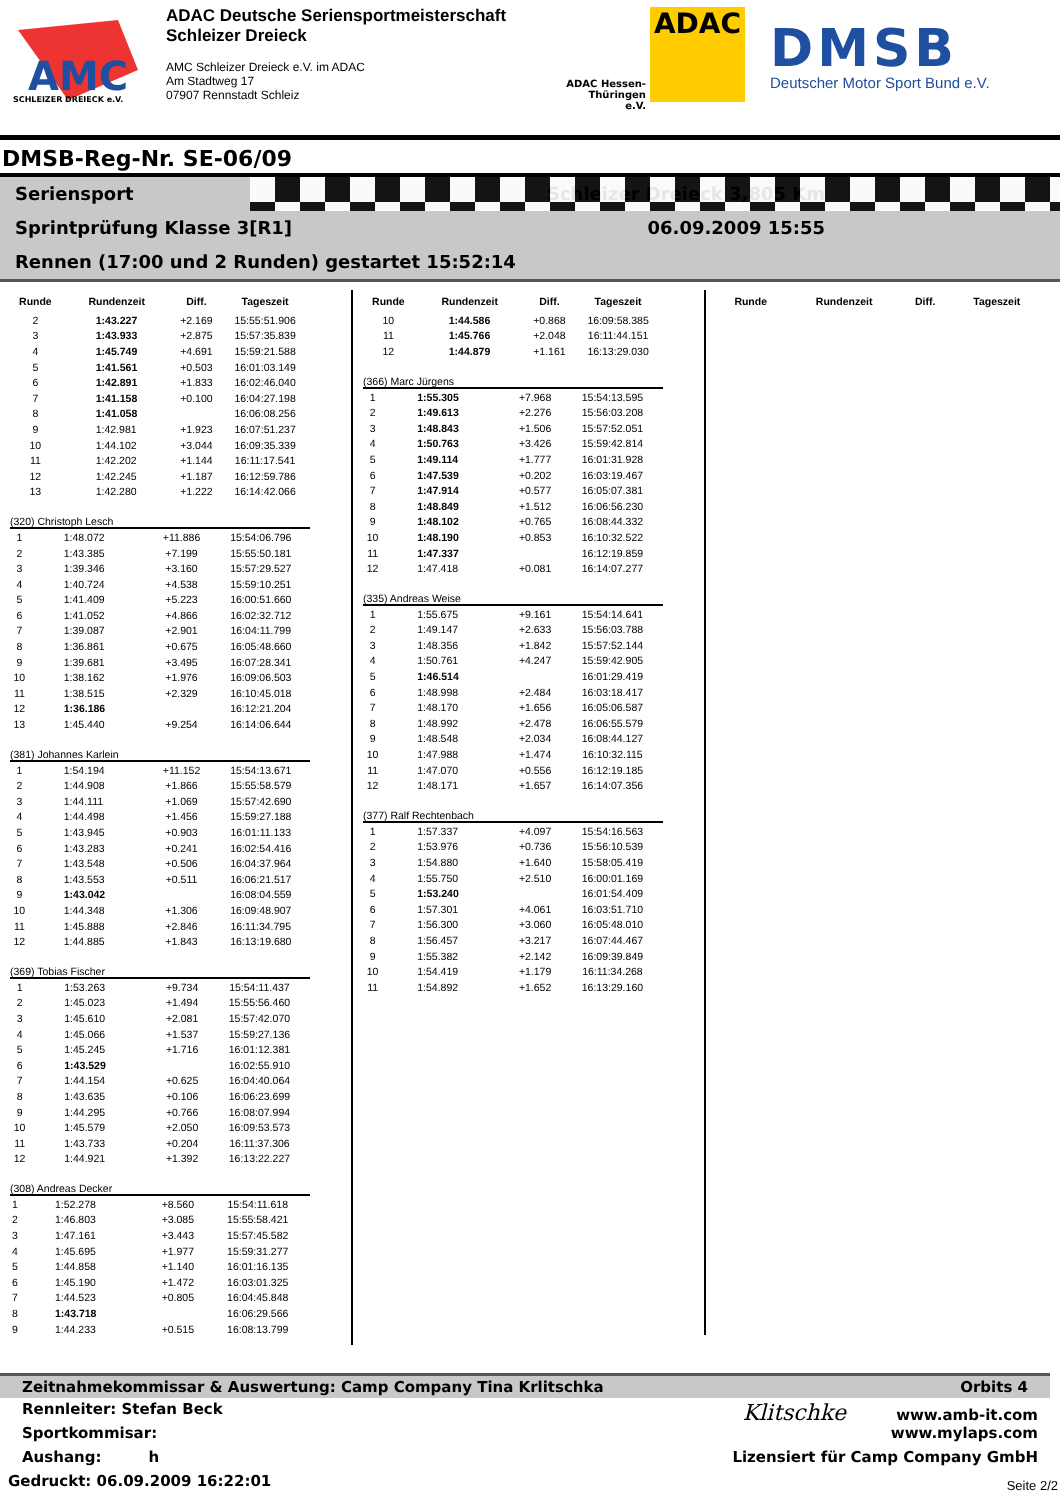AMC
SCHLEIZER DREIECK e.V.
ADAC Deutsche Seriensportmeisterschaft
Schleizer Dreieck
AMC Schleizer Dreieck e.V. im ADAC
Am Stadtweg 17
07907 Rennstadt Schleiz
ADAC Hessen-Thüringen e.V.
ADAC
DMSB
Deutscher Motor Sport Bund e.V.
DMSB-Reg-Nr. SE-06/09
Seriensport Schleizer Dreieck 3,805 Km
Sprintprüfung Klasse 3[R1] 06.09.2009 15:55
Rennen (17:00 und 2 Runden) gestartet 15:52:14
| Runde | Rundenzeit | Diff. | Tageszeit |
| --- | --- | --- | --- |
| 2 | 1:43.227 | +2.169 | 15:55:51.906 |
| 3 | 1:43.933 | +2.875 | 15:57:35.839 |
| 4 | 1:45.749 | +4.691 | 15:59:21.588 |
| 5 | 1:41.561 | +0.503 | 16:01:03.149 |
| 6 | 1:42.891 | +1.833 | 16:02:46.040 |
| 7 | 1:41.158 | +0.100 | 16:04:27.198 |
| 8 | 1:41.058 | | 16:06:08.256 |
| 9 | 1:42.981 | +1.923 | 16:07:51.237 |
| 10 | 1:44.102 | +3.044 | 16:09:35.339 |
| 11 | 1:42.202 | +1.144 | 16:11:17.541 |
| 12 | 1:42.245 | +1.187 | 16:12:59.786 |
| 13 | 1:42.280 | +1.222 | 16:14:42.066 |
(320) Christoph Lesch
| 1 | 1:48.072 | +11.886 | 15:54:06.796 |
| 2 | 1:43.385 | +7.199 | 15:55:50.181 |
| 3 | 1:39.346 | +3.160 | 15:57:29.527 |
| 4 | 1:40.724 | +4.538 | 15:59:10.251 |
| 5 | 1:41.409 | +5.223 | 16:00:51.660 |
| 6 | 1:41.052 | +4.866 | 16:02:32.712 |
| 7 | 1:39.087 | +2.901 | 16:04:11.799 |
| 8 | 1:36.861 | +0.675 | 16:05:48.660 |
| 9 | 1:39.681 | +3.495 | 16:07:28.341 |
| 10 | 1:38.162 | +1.976 | 16:09:06.503 |
| 11 | 1:38.515 | +2.329 | 16:10:45.018 |
| 12 | 1:36.186 | | 16:12:21.204 |
| 13 | 1:45.440 | +9.254 | 16:14:06.644 |
(381) Johannes Karlein
| 1 | 1:54.194 | +11.152 | 15:54:13.671 |
| 2 | 1:44.908 | +1.866 | 15:55:58.579 |
| 3 | 1:44.111 | +1.069 | 15:57:42.690 |
| 4 | 1:44.498 | +1.456 | 15:59:27.188 |
| 5 | 1:43.945 | +0.903 | 16:01:11.133 |
| 6 | 1:43.283 | +0.241 | 16:02:54.416 |
| 7 | 1:43.548 | +0.506 | 16:04:37.964 |
| 8 | 1:43.553 | +0.511 | 16:06:21.517 |
| 9 | 1:43.042 | | 16:08:04.559 |
| 10 | 1:44.348 | +1.306 | 16:09:48.907 |
| 11 | 1:45.888 | +2.846 | 16:11:34.795 |
| 12 | 1:44.885 | +1.843 | 16:13:19.680 |
(369) Tobias Fischer
| 1 | 1:53.263 | +9.734 | 15:54:11.437 |
| 2 | 1:45.023 | +1.494 | 15:55:56.460 |
| 3 | 1:45.610 | +2.081 | 15:57:42.070 |
| 4 | 1:45.066 | +1.537 | 15:59:27.136 |
| 5 | 1:45.245 | +1.716 | 16:01:12.381 |
| 6 | 1:43.529 | | 16:02:55.910 |
| 7 | 1:44.154 | +0.625 | 16:04:40.064 |
| 8 | 1:43.635 | +0.106 | 16:06:23.699 |
| 9 | 1:44.295 | +0.766 | 16:08:07.994 |
| 10 | 1:45.579 | +2.050 | 16:09:53.573 |
| 11 | 1:43.733 | +0.204 | 16:11:37.306 |
| 12 | 1:44.921 | +1.392 | 16:13:22.227 |
(308) Andreas Decker
| 1 | 1:52.278 | +8.560 | 15:54:11.618 |
| 2 | 1:46.803 | +3.085 | 15:55:58.421 |
| 3 | 1:47.161 | +3.443 | 15:57:45.582 |
| 4 | 1:45.695 | +1.977 | 15:59:31.277 |
| 5 | 1:44.858 | +1.140 | 16:01:16.135 |
| 6 | 1:45.190 | +1.472 | 16:03:01.325 |
| 7 | 1:44.523 | +0.805 | 16:04:45.848 |
| 8 | 1:43.718 | | 16:06:29.566 |
| 9 | 1:44.233 | +0.515 | 16:08:13.799 |
| Runde | Rundenzeit | Diff. | Tageszeit |
| --- | --- | --- | --- |
| 10 | 1:44.586 | +0.868 | 16:09:58.385 |
| 11 | 1:45.766 | +2.048 | 16:11:44.151 |
| 12 | 1:44.879 | +1.161 | 16:13:29.030 |
(366) Marc Jürgens
| 1 | 1:55.305 | +7.968 | 15:54:13.595 |
| 2 | 1:49.613 | +2.276 | 15:56:03.208 |
| 3 | 1:48.843 | +1.506 | 15:57:52.051 |
| 4 | 1:50.763 | +3.426 | 15:59:42.814 |
| 5 | 1:49.114 | +1.777 | 16:01:31.928 |
| 6 | 1:47.539 | +0.202 | 16:03:19.467 |
| 7 | 1:47.914 | +0.577 | 16:05:07.381 |
| 8 | 1:48.849 | +1.512 | 16:06:56.230 |
| 9 | 1:48.102 | +0.765 | 16:08:44.332 |
| 10 | 1:48.190 | +0.853 | 16:10:32.522 |
| 11 | 1:47.337 | | 16:12:19.859 |
| 12 | 1:47.418 | +0.081 | 16:14:07.277 |
(335) Andreas Weise
| 1 | 1:55.675 | +9.161 | 15:54:14.641 |
| 2 | 1:49.147 | +2.633 | 15:56:03.788 |
| 3 | 1:48.356 | +1.842 | 15:57:52.144 |
| 4 | 1:50.761 | +4.247 | 15:59:42.905 |
| 5 | 1:46.514 | | 16:01:29.419 |
| 6 | 1:48.998 | +2.484 | 16:03:18.417 |
| 7 | 1:48.170 | +1.656 | 16:05:06.587 |
| 8 | 1:48.992 | +2.478 | 16:06:55.579 |
| 9 | 1:48.548 | +2.034 | 16:08:44.127 |
| 10 | 1:47.988 | +1.474 | 16:10:32.115 |
| 11 | 1:47.070 | +0.556 | 16:12:19.185 |
| 12 | 1:48.171 | +1.657 | 16:14:07.356 |
(377) Ralf Rechtenbach
| 1 | 1:57.337 | +4.097 | 15:54:16.563 |
| 2 | 1:53.976 | +0.736 | 15:56:10.539 |
| 3 | 1:54.880 | +1.640 | 15:58:05.419 |
| 4 | 1:55.750 | +2.510 | 16:00:01.169 |
| 5 | 1:53.240 | | 16:01:54.409 |
| 6 | 1:57.301 | +4.061 | 16:03:51.710 |
| 7 | 1:56.300 | +3.060 | 16:05:48.010 |
| 8 | 1:56.457 | +3.217 | 16:07:44.467 |
| 9 | 1:55.382 | +2.142 | 16:09:39.849 |
| 10 | 1:54.419 | +1.179 | 16:11:34.268 |
| 11 | 1:54.892 | +1.652 | 16:13:29.160 |
| Runde | Rundenzeit | Diff. | Tageszeit |
| --- | --- | --- | --- |
Zeitnahmekommissar & Auswertung: Camp Company Tina Krlitschka Orbits 4
Rennleiter: Stefan Beck Klitschke www.amb-it.com
Sportkommisar: www.mylaps.com
Aushang: h Lizensiert für Camp Company GmbH
Gedruckt: 06.09.2009 16:22:01 Seite 2/2